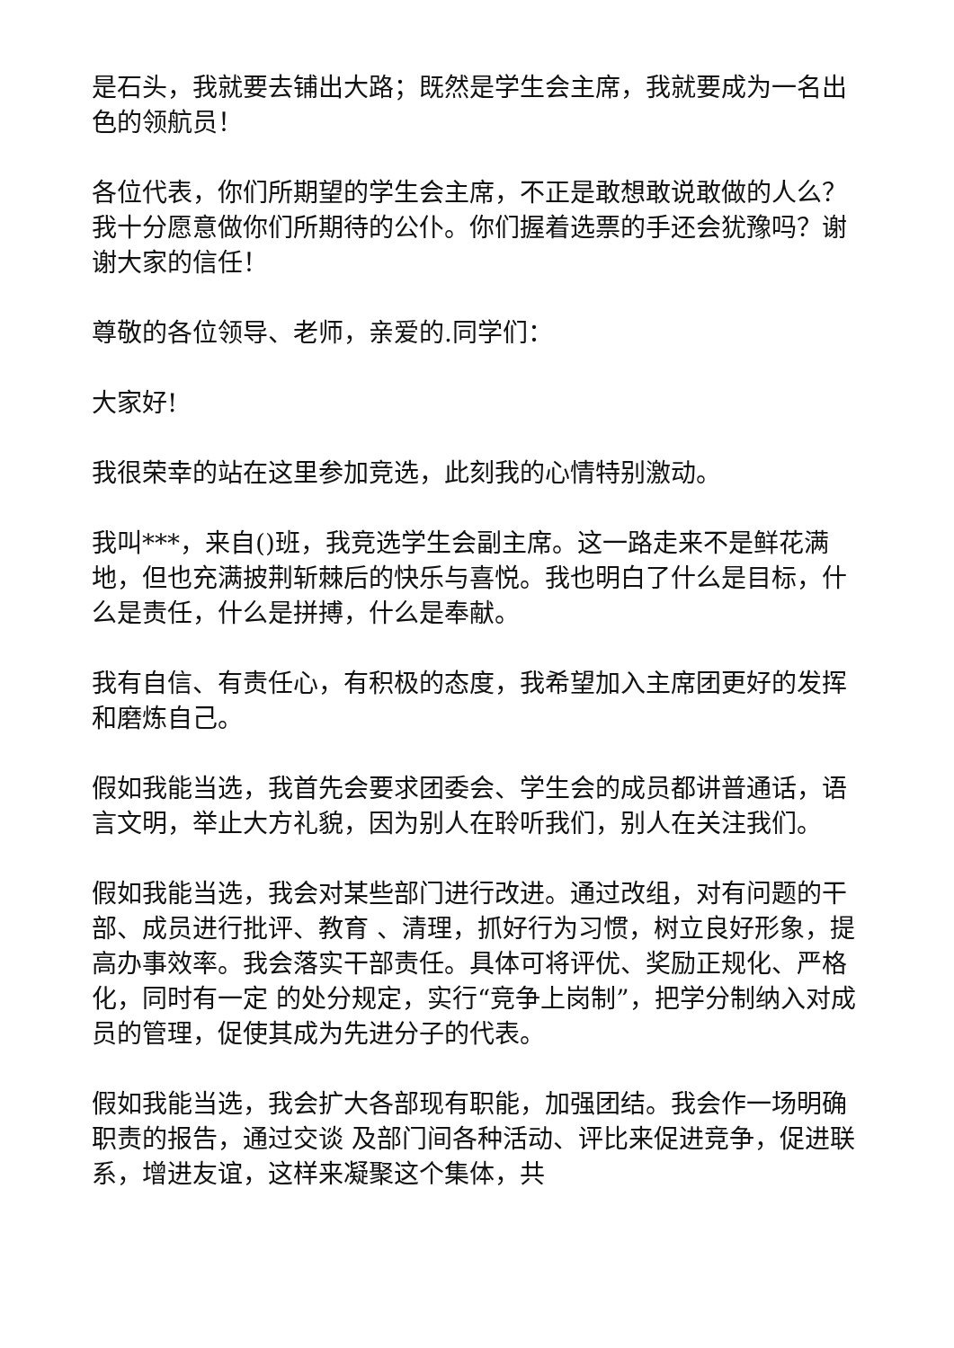是石头，我就要去铺出大路；既然是学生会主席，我就要成为一名出色的领航员！
各位代表，你们所期望的学生会主席，不正是敢想敢说敢做的人么？我十分愿意做你们所期待的公仆。你们握着选票的手还会犹豫吗？谢谢大家的信任！
尊敬的各位领导、老师，亲爱的.同学们：
大家好!
我很荣幸的站在这里参加竞选，此刻我的心情特别激动。
我叫***，来自()班，我竞选学生会副主席。这一路走来不是鲜花满地，但也充满披荆斩棘后的快乐与喜悦。我也明白了什么是目标，什么是责任，什么是拼搏，什么是奉献。
我有自信、有责任心，有积极的态度，我希望加入主席团更好的发挥和磨炼自己。
假如我能当选，我首先会要求团委会、学生会的成员都讲普通话，语言文明，举止大方礼貌，因为别人在聆听我们，别人在关注我们。
假如我能当选，我会对某些部门进行改进。通过改组，对有问题的干部、成员进行批评、教育 、清理，抓好行为习惯，树立良好形象，提高办事效率。我会落实干部责任。具体可将评优、奖励正规化、严格化，同时有一定 的处分规定，实行“竞争上岗制”，把学分制纳入对成员的管理，促使其成为先进分子的代表。
假如我能当选，我会扩大各部现有职能，加强团结。我会作一场明确职责的报告，通过交谈 及部门间各种活动、评比来促进竞争，促进联系，增进友谊，这样来凝聚这个集体，共